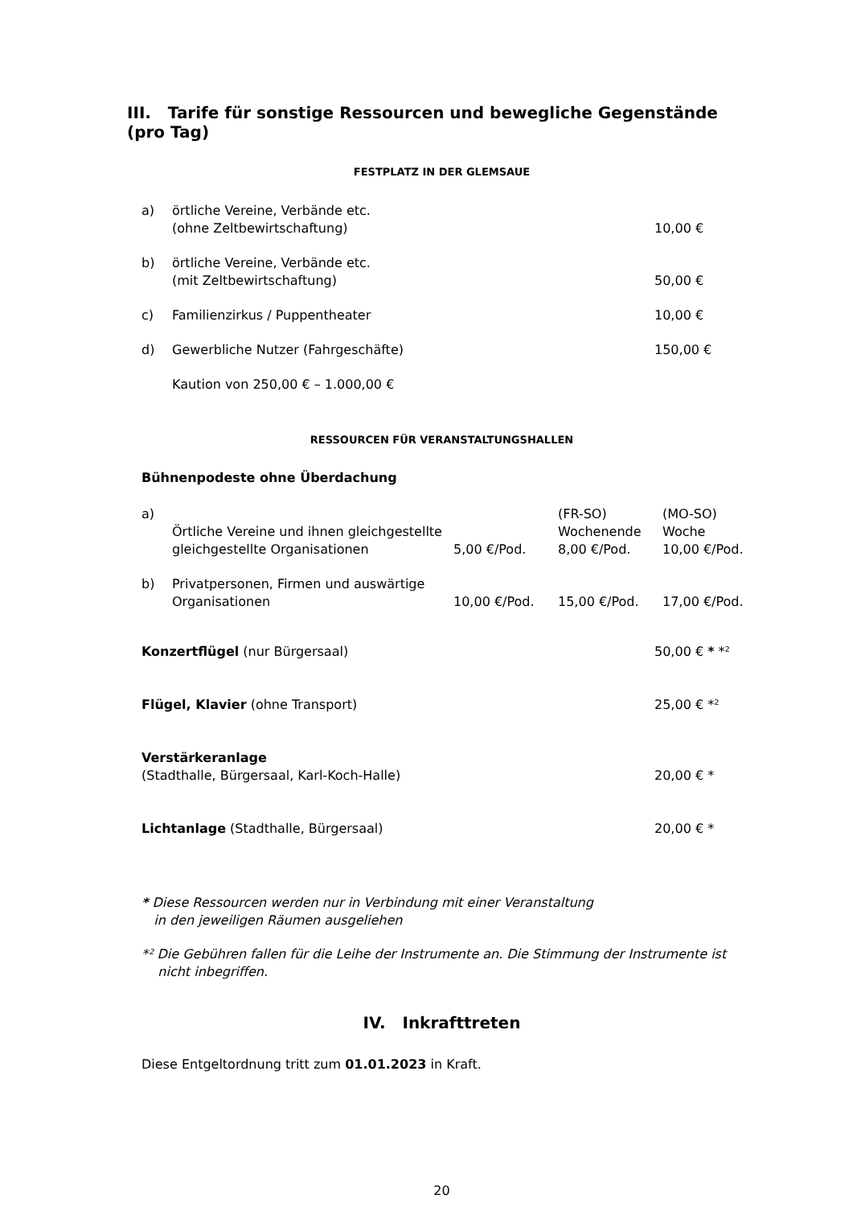III. Tarife für sonstige Ressourcen und bewegliche Gegenstände (pro Tag)
FESTPLATZ IN DER GLEMSAUE
| a) | örtliche Vereine, Verbände etc. (ohne Zeltbewirtschaftung) | 10,00 € |
| b) | örtliche Vereine, Verbände etc. (mit Zeltbewirtschaftung) | 50,00 € |
| c) | Familienzirkus / Puppentheater | 10,00 € |
| d) | Gewerbliche Nutzer (Fahrgeschäfte) | 150,00 € |
| | Kaution von 250,00 € – 1.000,00 € | |
RESSOURCEN FÜR VERANSTALTUNGSHALLEN
Bühnenpodeste ohne Überdachung
| a) | Örtliche Vereine und ihnen gleichgestellte gleichgestellte Organisationen | 5,00 €/Pod. | (FR-SO) Wochenende 8,00 €/Pod. | (MO-SO) Woche 10,00 €/Pod. |
| b) | Privatpersonen, Firmen und auswärtige Organisationen | 10,00 €/Pod. | 15,00 €/Pod. | 17,00 €/Pod. |
| Konzertflügel (nur Bürgersaal) | 50,00 € * *² |
| Flügel, Klavier (ohne Transport) | 25,00 € *² |
| Verstärkeranlage (Stadthalle, Bürgersaal, Karl-Koch-Halle) | 20,00 € * |
| Lichtanlage (Stadthalle, Bürgersaal) | 20,00 € * |
* Diese Ressourcen werden nur in Verbindung mit einer Veranstaltung
in den jeweiligen Räumen ausgeliehen
*² Die Gebühren fallen für die Leihe der Instrumente an. Die Stimmung der Instrumente ist
nicht inbegriffen.
IV. Inkrafttreten
Diese Entgeltordnung tritt zum 01.01.2023 in Kraft.
20